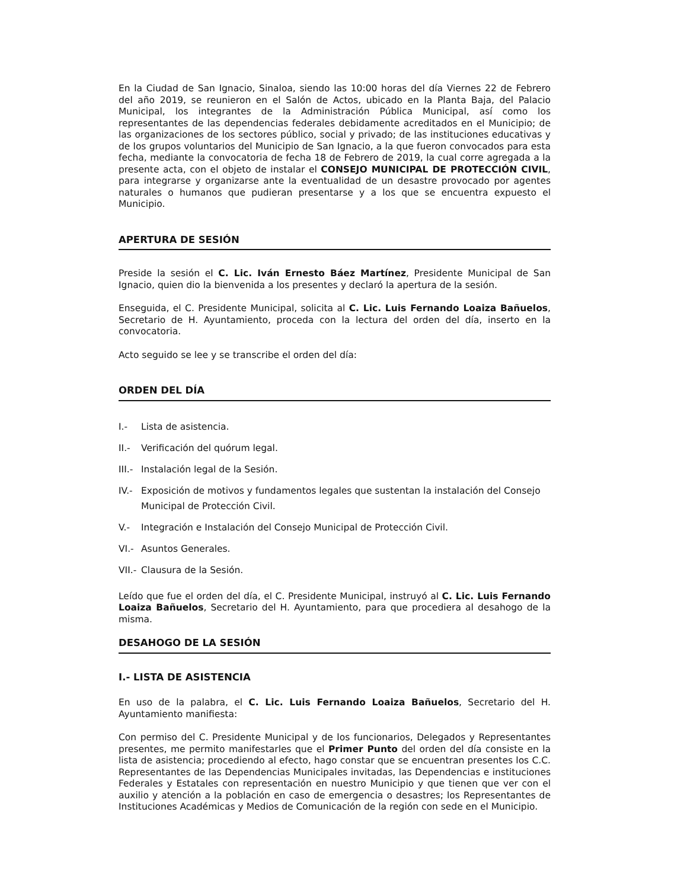En la Ciudad de San Ignacio, Sinaloa, siendo las 10:00 horas del día Viernes 22 de Febrero del año 2019, se reunieron en el Salón de Actos, ubicado en la Planta Baja, del Palacio Municipal, los integrantes de la Administración Pública Municipal, así como los representantes de las dependencias federales debidamente acreditados en el Municipio; de las organizaciones de los sectores público, social y privado; de las instituciones educativas y de los grupos voluntarios del Municipio de San Ignacio, a la que fueron convocados para esta fecha, mediante la convocatoria de fecha 18 de Febrero de 2019, la cual corre agregada a la presente acta, con el objeto de instalar el CONSEJO MUNICIPAL DE PROTECCIÓN CIVIL, para integrarse y organizarse ante la eventualidad de un desastre provocado por agentes naturales o humanos que pudieran presentarse y a los que se encuentra expuesto el Municipio.
APERTURA DE SESIÓN
Preside la sesión el C. Lic. Iván Ernesto Báez Martínez, Presidente Municipal de San Ignacio, quien dio la bienvenida a los presentes y declaró la apertura de la sesión.
Enseguida, el C. Presidente Municipal, solicita al C. Lic. Luis Fernando Loaiza Bañuelos, Secretario de H. Ayuntamiento, proceda con la lectura del orden del día, inserto en la convocatoria.
Acto seguido se lee y se transcribe el orden del día:
ORDEN DEL DÍA
I.- Lista de asistencia.
II.- Verificación del quórum legal.
III.-
Instalación legal de la Sesión.
IV.- Exposición de motivos y fundamentos legales que sustentan la instalación del Consejo Municipal de Protección Civil.
V.- Integración e Instalación del Consejo Municipal de Protección Civil.
VI.- Asuntos Generales.
VII.-
Clausura de la Sesión.
Leído que fue el orden del día, el C. Presidente Municipal, instruyó al C. Lic. Luis Fernando Loaiza Bañuelos, Secretario del H. Ayuntamiento, para que procediera al desahogo de la misma.
DESAHOGO DE LA SESIÓN
I.- LISTA DE ASISTENCIA
En uso de la palabra, el C. Lic. Luis Fernando Loaiza Bañuelos, Secretario del H. Ayuntamiento manifiesta:
Con permiso del C. Presidente Municipal y de los funcionarios, Delegados y Representantes presentes, me permito manifestarles que el Primer Punto del orden del día consiste en la lista de asistencia; procediendo al efecto, hago constar que se encuentran presentes los C.C. Representantes de las Dependencias Municipales invitadas, las Dependencias e instituciones Federales y Estatales con representación en nuestro Municipio y que tienen que ver con el auxilio y atención a la población en caso de emergencia o desastres; los Representantes de Instituciones Académicas y Medios de Comunicación de la región con sede en el Municipio.